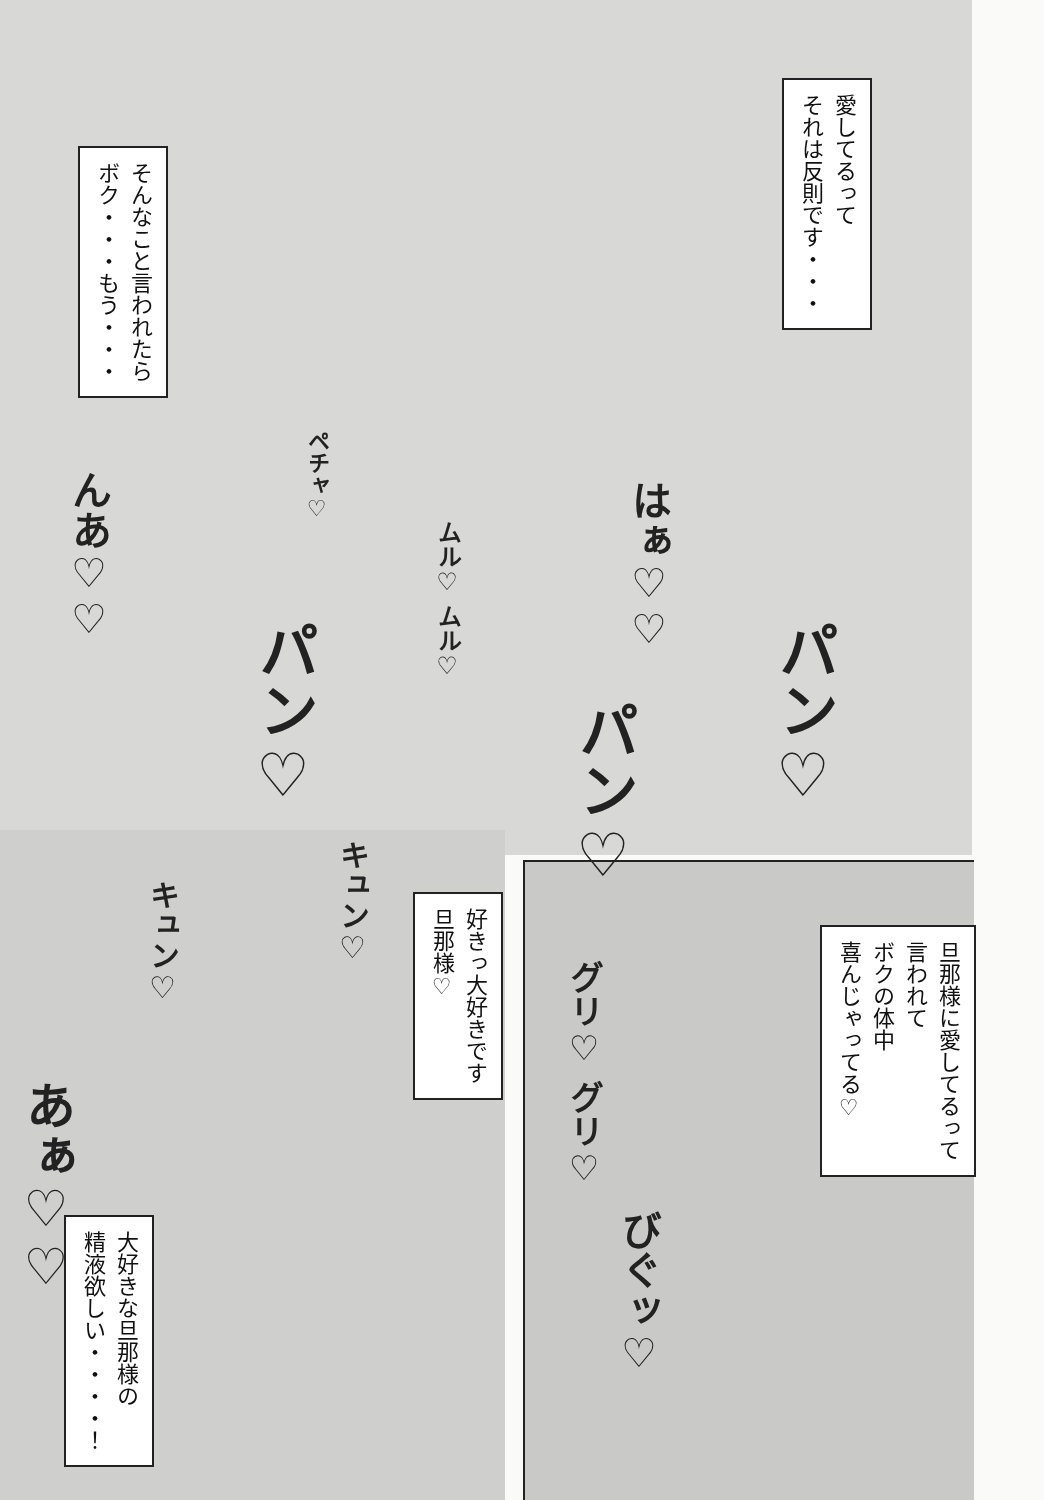愛してるって
それは反則です・・・
そんなこと言われたら
ボク・・・もう・・・
ペチャ♡
んあ♡♡
ムル♡ ムル♡
はぁ♡♡
パン♡
パン♡
パン♡
キュン♡
キュン♡
好きっ大好きです
旦那様♡
旦那様に愛してるって
言われて
ボクの体中
喜んじゃってる♡
あぁ♡♡
グリ♡ グリ♡
びぐッ♡
大好きな旦那様の
精液欲しい・・・・！